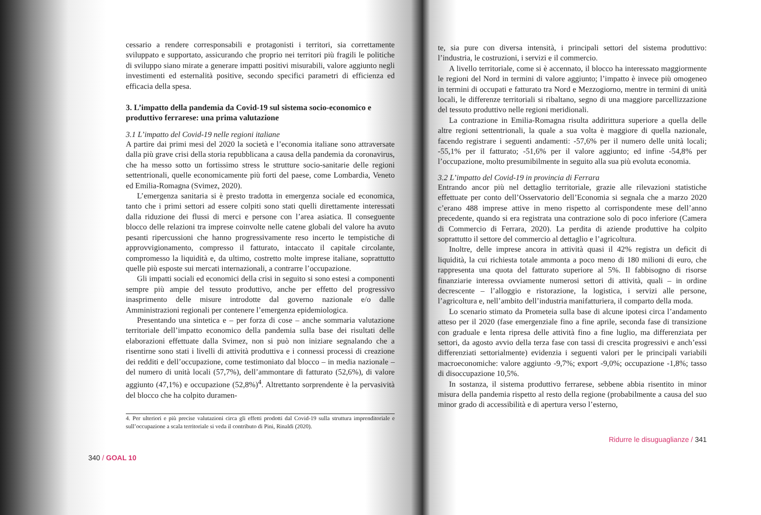cessario a rendere corresponsabili e protagonisti i territori, sia correttamente sviluppato e supportato, assicurando che proprio nei territori più fragili le politiche di sviluppo siano mirate a generare impatti positivi misurabili, valore aggiunto negli investimenti ed esternalità positive, secondo specifici parametri di efficienza ed efficacia della spesa.
3. L’impatto della pandemia da Covid-19 sul sistema socio-economico e produttivo ferrarese: una prima valutazione
3.1 L’impatto del Covid-19 nelle regioni italiane
A partire dai primi mesi del 2020 la società e l’economia italiane sono attraversate dalla più grave crisi della storia repubblicana a causa della pandemia da coronavirus, che ha messo sotto un fortissimo stress le strutture socio-sanitarie delle regioni settentrionali, quelle economicamente più forti del paese, come Lombardia, Veneto ed Emilia-Romagna (Svimez, 2020).
L’emergenza sanitaria si è presto tradotta in emergenza sociale ed economica, tanto che i primi settori ad essere colpiti sono stati quelli direttamente interessati dalla riduzione dei flussi di merci e persone con l’area asiatica. Il conseguente blocco delle relazioni tra imprese coinvolte nelle catene globali del valore ha avuto pesanti ripercussioni che hanno progressivamente reso incerto le tempistiche di approvvigionamento, compresso il fatturato, intaccato il capitale circolante, compromesso la liquidità e, da ultimo, costretto molte imprese italiane, soprattutto quelle più esposte sui mercati internazionali, a contrarre l’occupazione.
Gli impatti sociali ed economici della crisi in seguito si sono estesi a componenti sempre più ampie del tessuto produttivo, anche per effetto del progressivo inasprimento delle misure introdotte dal governo nazionale e/o dalle Amministrazioni regionali per contenere l’emergenza epidemiologica.
Presentando una sintetica e – per forza di cose – anche sommaria valutazione territoriale dell’impatto economico della pandemia sulla base dei risultati delle elaborazioni effettuate dalla Svimez, non si può non iniziare segnalando che a risentirne sono stati i livelli di attività produttiva e i connessi processi di creazione dei redditi e dell’occupazione, come testimoniato dal blocco – in media nazionale – del numero di unità locali (57,7%), dell’ammontare di fatturato (52,6%), di valore aggiunto (47,1%) e occupazione (52,8%)<sup>4</sup>. Altrettanto sorprendente è la pervasività del blocco che ha colpito duramen-
4. Per ulteriori e più precise valutazioni circa gli effetti prodotti dal Covid-19 sulla struttura imprenditoriale e sull’occupazione a scala territoriale si veda il contributo di Pini, Rinaldi (2020).
340 / GOAL 10
te, sia pure con diversa intensità, i principali settori del sistema produttivo: l’industria, le costruzioni, i servizi e il commercio.
A livello territoriale, come si è accennato, il blocco ha interessato maggiormente le regioni del Nord in termini di valore aggiunto; l’impatto è invece più omogeneo in termini di occupati e fatturato tra Nord e Mezzogiorno, mentre in termini di unità locali, le differenze territoriali si ribaltano, segno di una maggiore parcellizzazione del tessuto produttivo nelle regioni meridionali.
La contrazione in Emilia-Romagna risulta addirittura superiore a quella delle altre regioni settentrionali, la quale a sua volta è maggiore di quella nazionale, facendo registrare i seguenti andamenti: -57,6% per il numero delle unità locali; -55,1% per il fatturato; -51,6% per il valore aggiunto; ed infine -54,8% per l’occupazione, molto presumibilmente in seguito alla sua più evoluta economia.
3.2 L’impatto del Covid-19 in provincia di Ferrara
Entrando ancor più nel dettaglio territoriale, grazie alle rilevazioni statistiche effettuate per conto dell’Osservatorio dell’Economia si segnala che a marzo 2020 c’erano 488 imprese attive in meno rispetto al corrispondente mese dell’anno precedente, quando si era registrata una contrazione solo di poco inferiore (Camera di Commercio di Ferrara, 2020). La perdita di aziende produttive ha colpito soprattutto il settore del commercio al dettaglio e l’agricoltura.
Inoltre, delle imprese ancora in attività quasi il 42% registra un deficit di liquidità, la cui richiesta totale ammonta a poco meno di 180 milioni di euro, che rappresenta una quota del fatturato superiore al 5%. Il fabbisogno di risorse finanziarie interessa ovviamente numerosi settori di attività, quali – in ordine decrescente – l’alloggio e ristorazione, la logistica, i servizi alle persone, l’agricoltura e, nell’ambito dell’industria manifatturiera, il comparto della moda.
Lo scenario stimato da Prometeia sulla base di alcune ipotesi circa l’andamento atteso per il 2020 (fase emergenziale fino a fine aprile, seconda fase di transizione con graduale e lenta ripresa delle attività fino a fine luglio, ma differenziata per settori, da agosto avvio della terza fase con tassi di crescita progressivi e anch’essi differenziati settorialmente) evidenzia i seguenti valori per le principali variabili macroeconomiche: valore aggiunto -9,7%; export -9,0%; occupazione -1,8%; tasso di disoccupazione 10,5%.
In sostanza, il sistema produttivo ferrarese, sebbene abbia risentito in minor misura della pandemia rispetto al resto della regione (probabilmente a causa del suo minor grado di accessibilità e di apertura verso l’esterno,
Ridurre le disuguaglianze / 341